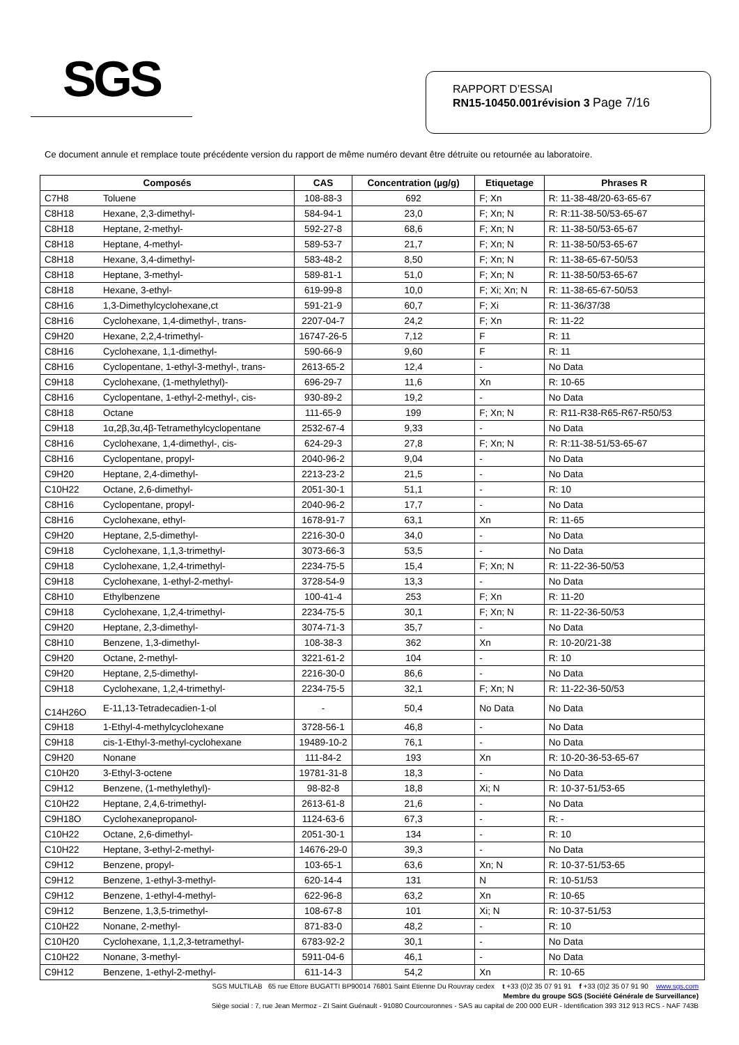SGS
RAPPORT D’ESSAI
RN15-10450.001révision 3 Page 7/16
Ce document annule et remplace toute précédente version du rapport de même numéro devant être détruite ou retournée au laboratoire.
| Composés | | CAS | Concentration (µg/g) | Etiquetage | Phrases R |
| --- | --- | --- | --- | --- | --- |
| C7H8 | Toluene | 108-88-3 | 692 | F; Xn | R: 11-38-48/20-63-65-67 |
| C8H18 | Hexane, 2,3-dimethyl- | 584-94-1 | 23,0 | F; Xn; N | R: R:11-38-50/53-65-67 |
| C8H18 | Heptane, 2-methyl- | 592-27-8 | 68,6 | F; Xn; N | R: 11-38-50/53-65-67 |
| C8H18 | Heptane, 4-methyl- | 589-53-7 | 21,7 | F; Xn; N | R: 11-38-50/53-65-67 |
| C8H18 | Hexane, 3,4-dimethyl- | 583-48-2 | 8,50 | F; Xn; N | R: 11-38-65-67-50/53 |
| C8H18 | Heptane, 3-methyl- | 589-81-1 | 51,0 | F; Xn; N | R: 11-38-50/53-65-67 |
| C8H18 | Hexane, 3-ethyl- | 619-99-8 | 10,0 | F; Xi; Xn; N | R: 11-38-65-67-50/53 |
| C8H16 | 1,3-Dimethylcyclohexane,ct | 591-21-9 | 60,7 | F; Xi | R: 11-36/37/38 |
| C8H16 | Cyclohexane, 1,4-dimethyl-, trans- | 2207-04-7 | 24,2 | F; Xn | R: 11-22 |
| C9H20 | Hexane, 2,2,4-trimethyl- | 16747-26-5 | 7,12 | F | R: 11 |
| C8H16 | Cyclohexane, 1,1-dimethyl- | 590-66-9 | 9,60 | F | R: 11 |
| C8H16 | Cyclopentane, 1-ethyl-3-methyl-, trans- | 2613-65-2 | 12,4 | - | No Data |
| C9H18 | Cyclohexane, (1-methylethyl)- | 696-29-7 | 11,6 | Xn | R: 10-65 |
| C8H16 | Cyclopentane, 1-ethyl-2-methyl-, cis- | 930-89-2 | 19,2 | - | No Data |
| C8H18 | Octane | 111-65-9 | 199 | F; Xn; N | R: R11-R38-R65-R67-R50/53 |
| C9H18 | 1α,2β,3α,4β-Tetramethylcyclopentane | 2532-67-4 | 9,33 | - | No Data |
| C8H16 | Cyclohexane, 1,4-dimethyl-, cis- | 624-29-3 | 27,8 | F; Xn; N | R: R:11-38-51/53-65-67 |
| C8H16 | Cyclopentane, propyl- | 2040-96-2 | 9,04 | - | No Data |
| C9H20 | Heptane, 2,4-dimethyl- | 2213-23-2 | 21,5 | - | No Data |
| C10H22 | Octane, 2,6-dimethyl- | 2051-30-1 | 51,1 | - | R: 10 |
| C8H16 | Cyclopentane, propyl- | 2040-96-2 | 17,7 | - | No Data |
| C8H16 | Cyclohexane, ethyl- | 1678-91-7 | 63,1 | Xn | R: 11-65 |
| C9H20 | Heptane, 2,5-dimethyl- | 2216-30-0 | 34,0 | - | No Data |
| C9H18 | Cyclohexane, 1,1,3-trimethyl- | 3073-66-3 | 53,5 | - | No Data |
| C9H18 | Cyclohexane, 1,2,4-trimethyl- | 2234-75-5 | 15,4 | F; Xn; N | R: 11-22-36-50/53 |
| C9H18 | Cyclohexane, 1-ethyl-2-methyl- | 3728-54-9 | 13,3 | - | No Data |
| C8H10 | Ethylbenzene | 100-41-4 | 253 | F; Xn | R: 11-20 |
| C9H18 | Cyclohexane, 1,2,4-trimethyl- | 2234-75-5 | 30,1 | F; Xn; N | R: 11-22-36-50/53 |
| C9H20 | Heptane, 2,3-dimethyl- | 3074-71-3 | 35,7 | - | No Data |
| C8H10 | Benzene, 1,3-dimethyl- | 108-38-3 | 362 | Xn | R: 10-20/21-38 |
| C9H20 | Octane, 2-methyl- | 3221-61-2 | 104 | - | R: 10 |
| C9H20 | Heptane, 2,5-dimethyl- | 2216-30-0 | 86,6 | - | No Data |
| C9H18 | Cyclohexane, 1,2,4-trimethyl- | 2234-75-5 | 32,1 | F; Xn; N | R: 11-22-36-50/53 |
| C14H26O | E-11,13-Tetradecadien-1-ol | - | 50,4 | No Data | No Data |
| C9H18 | 1-Ethyl-4-methylcyclohexane | 3728-56-1 | 46,8 | - | No Data |
| C9H18 | cis-1-Ethyl-3-methyl-cyclohexane | 19489-10-2 | 76,1 | - | No Data |
| C9H20 | Nonane | 111-84-2 | 193 | Xn | R: 10-20-36-53-65-67 |
| C10H20 | 3-Ethyl-3-octene | 19781-31-8 | 18,3 | - | No Data |
| C9H12 | Benzene, (1-methylethyl)- | 98-82-8 | 18,8 | Xi; N | R: 10-37-51/53-65 |
| C10H22 | Heptane, 2,4,6-trimethyl- | 2613-61-8 | 21,6 | - | No Data |
| C9H18O | Cyclohexanepropanol- | 1124-63-6 | 67,3 | - | R: - |
| C10H22 | Octane, 2,6-dimethyl- | 2051-30-1 | 134 | - | R: 10 |
| C10H22 | Heptane, 3-ethyl-2-methyl- | 14676-29-0 | 39,3 | - | No Data |
| C9H12 | Benzene, propyl- | 103-65-1 | 63,6 | Xn; N | R: 10-37-51/53-65 |
| C9H12 | Benzene, 1-ethyl-3-methyl- | 620-14-4 | 131 | N | R: 10-51/53 |
| C9H12 | Benzene, 1-ethyl-4-methyl- | 622-96-8 | 63,2 | Xn | R: 10-65 |
| C9H12 | Benzene, 1,3,5-trimethyl- | 108-67-8 | 101 | Xi; N | R: 10-37-51/53 |
| C10H22 | Nonane, 2-methyl- | 871-83-0 | 48,2 | - | R: 10 |
| C10H20 | Cyclohexane, 1,1,2,3-tetramethyl- | 6783-92-2 | 30,1 | - | No Data |
| C10H22 | Nonane, 3-methyl- | 5911-04-6 | 46,1 | - | No Data |
| C9H12 | Benzene, 1-ethyl-2-methyl- | 611-14-3 | 54,2 | Xn | R: 10-65 |
SGS MULTILAB 65 rue Ettore BUGATTI BP90014 76801 Saint Etienne Du Rouvray cedex t +33 (0)2 35 07 91 91 f +33 (0)2 35 07 91 90 www.sgs.com
Membre du groupe SGS (Société Générale de Surveillance)
Siège social : 7, rue Jean Mermoz - ZI Saint Guénault - 91080 Courcouronnes - SAS au capital de 200 000 EUR - Identification 393 312 913 RCS - NAF 743B